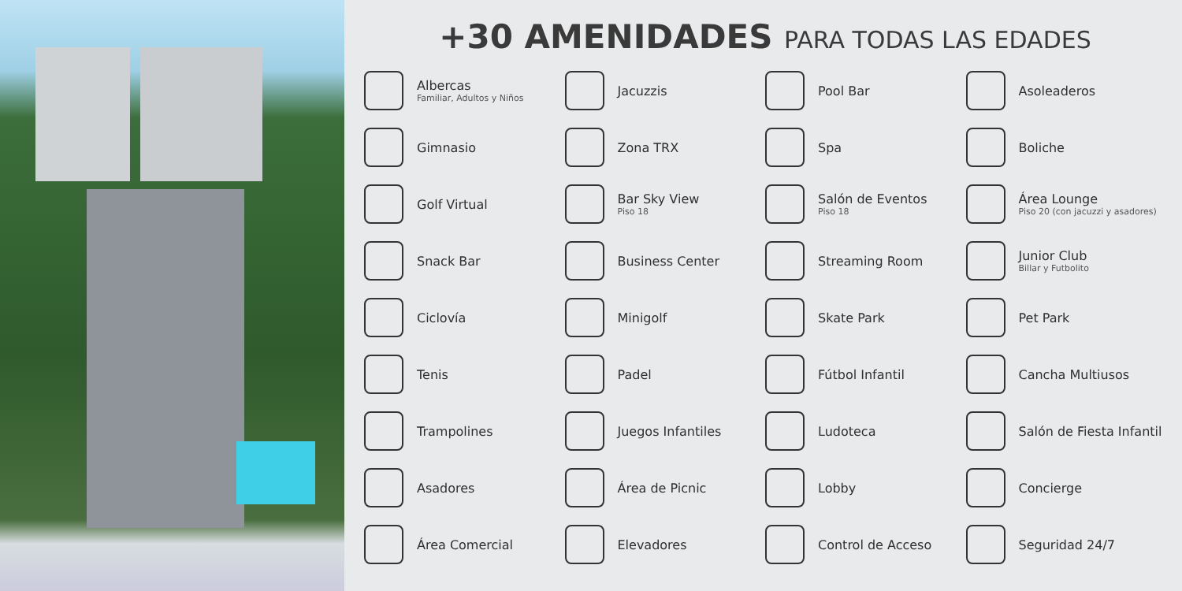+30 AMENIDADES PARA TODAS LAS EDADES
Albercas
Familiar, Adultos y Niños
Jacuzzis
Pool Bar
Asoleaderos
Gimnasio
Zona TRX
Spa
Boliche
Golf Virtual
Bar Sky View
Piso 18
Salón de Eventos
Piso 18
Área Lounge
Piso 20 (con jacuzzi y asadores)
Snack Bar
Business Center
Streaming Room
Junior Club
Billar y Futbolito
Ciclovía
Minigolf
Skate Park
Pet Park
Tenis
Padel
Fútbol Infantil
Cancha Multiusos
Trampolines
Juegos Infantiles
Ludoteca
Salón de Fiesta Infantil
Asadores
Área de Picnic
Lobby
Concierge
Área Comercial
Elevadores
Control de Acceso
Seguridad 24/7